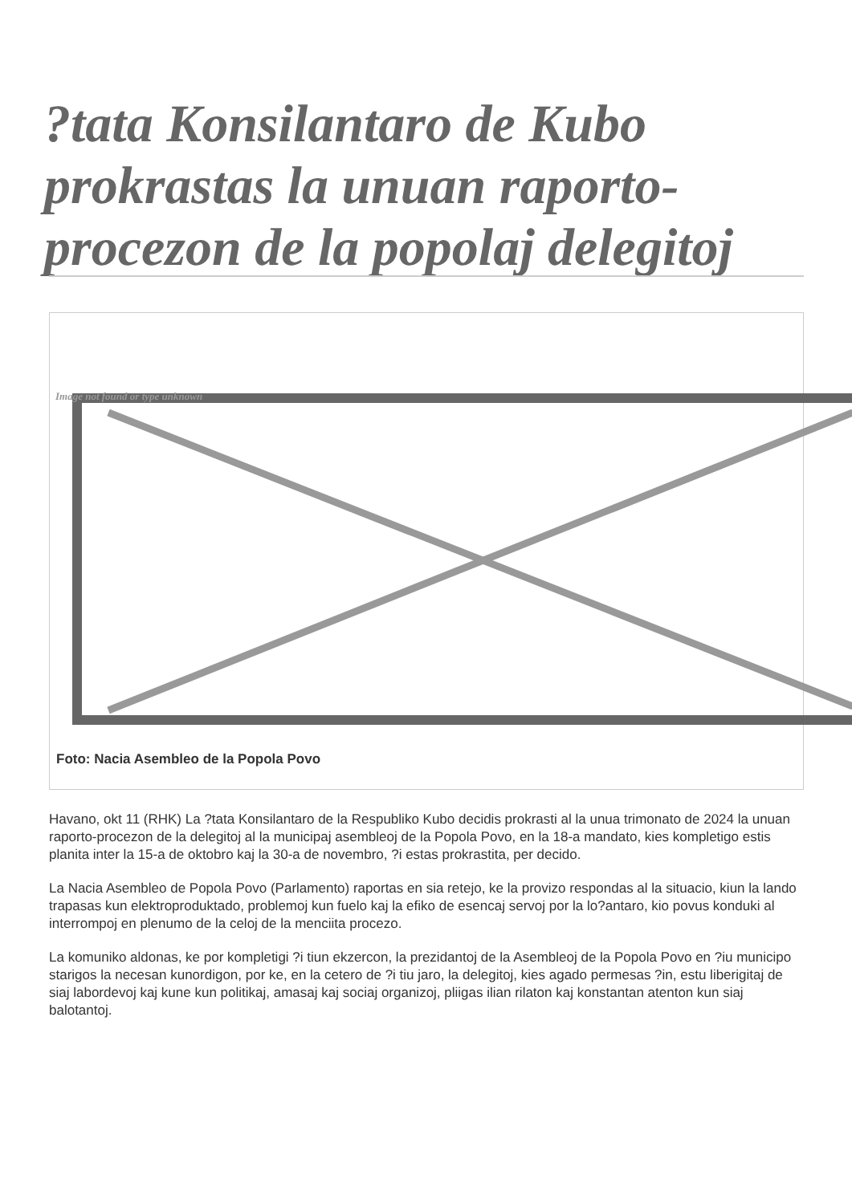?tata Konsilantaro de Kubo prokrastas la unuan raporto-procezon de la popolaj delegitoj
Image not found or type unknown
Foto: Nacia Asembleo de la Popola Povo
Havano, okt 11 (RHK) La ?tata Konsilantaro de la Respubliko Kubo decidis prokrasti al la unua trimonato de 2024 la unuan raporto-procezon de la delegitoj al la municipaj asembleoj de la Popola Povo, en la 18-a mandato, kies kompletigo estis planita inter la 15-a de oktobro kaj la 30-a de novembro, ?i estas prokrastita, per decido.
La Nacia Asembleo de Popola Povo (Parlamento) raportas en sia retejo, ke la provizo respondas al la situacio, kiun la lando trapasas kun elektroproduktado, problemoj kun fuelo kaj la efiko de esencaj servoj por la lo?antaro, kio povus konduki al interrompoj en plenumo de la celoj de la menciita procezo.
La komuniko aldonas, ke por kompletigi ?i tiun ekzercon, la prezidantoj de la Asembleoj de la Popola Povo en ?iu municipo starigos la necesan kunordigon, por ke, en la cetero de ?i tiu jaro, la delegitoj, kies agado permesas ?in, estu liberigitaj de siaj labordevoj kaj kune kun politikaj, amasaj kaj sociaj organizoj, pliigas ilian rilaton kaj konstantan atenton kun siaj balotantoj.